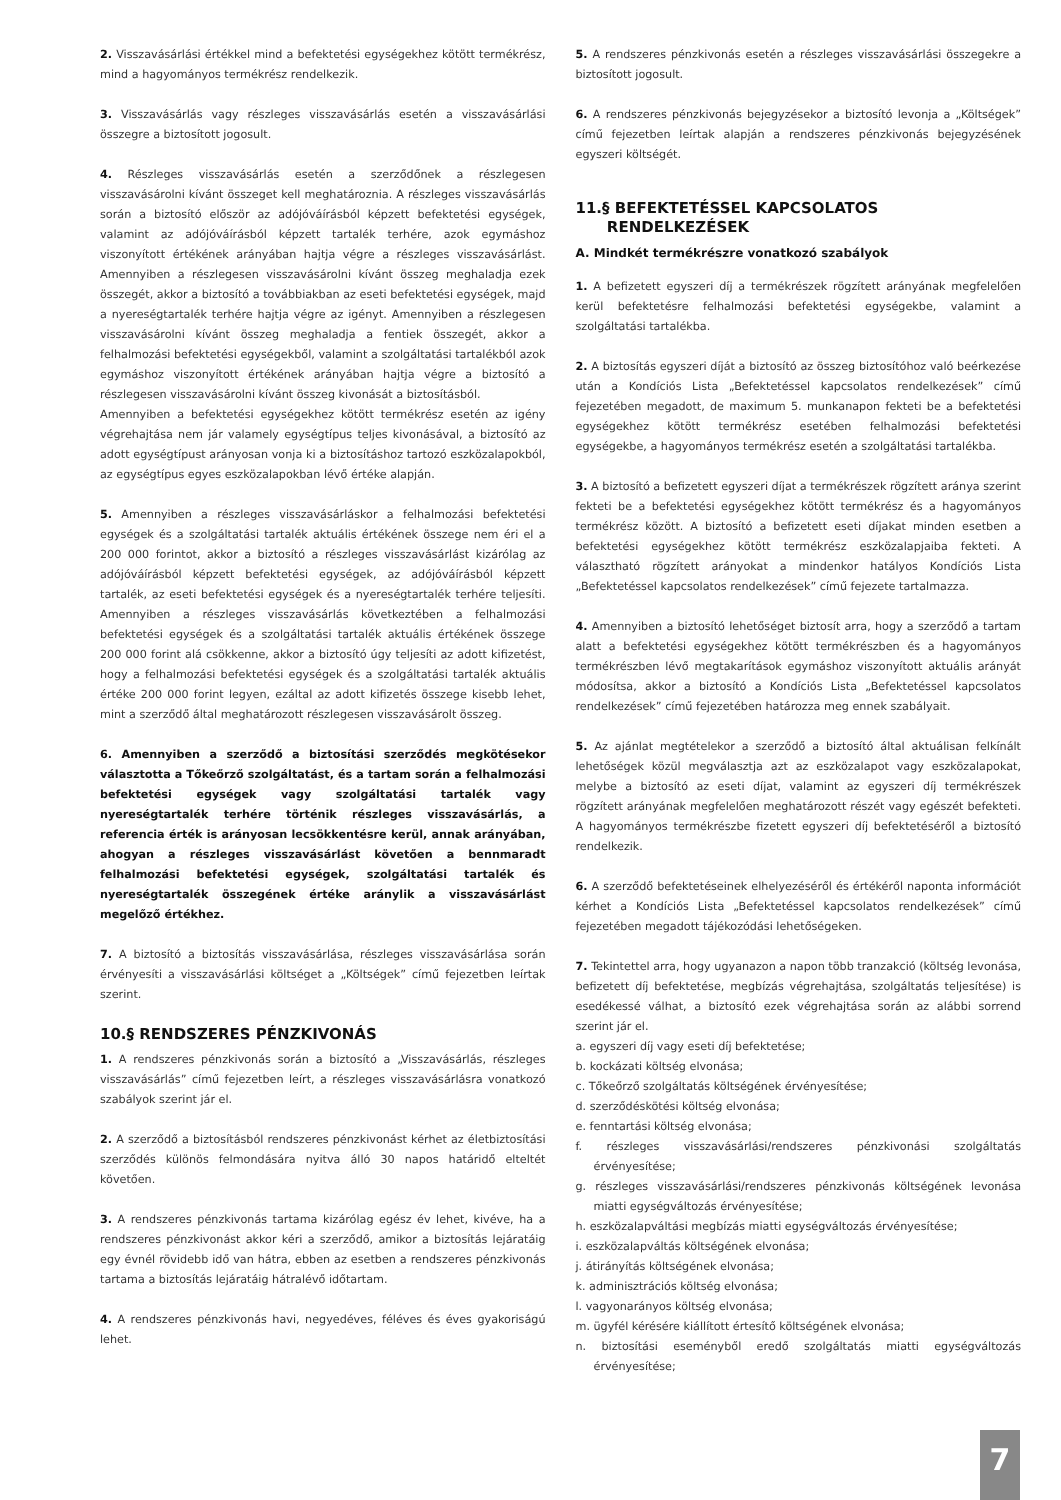2. Visszavásárlási értékkel mind a befektetési egységekhez kötött termékrész, mind a hagyományos termékrész rendelkezik.
3. Visszavásárlás vagy részleges visszavásárlás esetén a visszavásárlási összegre a biztosított jogosult.
4. Részleges visszavásárlás esetén a szerződőnek a részlegesen visszavásárolni kívánt összeget kell meghatároznia. A részleges visszavásárlás során a biztosító először az adójóváírásból képzett befektetési egységek, valamint az adójóváírásból képzett tartalék terhére, azok egymáshoz viszonyított értékének arányában hajtja végre a részleges visszavásárlást. Amennyiben a részlegesen visszavásárolni kívánt összeg meghaladja ezek összegét, akkor a biztosító a továbbiakban az eseti befektetési egységek, majd a nyereségtartalék terhére hajtja végre az igényt. Amennyiben a részlegesen visszavásárolni kívánt összeg meghaladja a fentiek összegét, akkor a felhalmozási befektetési egységekből, valamint a szolgáltatási tartalékból azok egymáshoz viszonyított értékének arányában hajtja végre a biztosító a részlegesen visszavásárolni kívánt összeg kivonását a biztosításból.
Amennyiben a befektetési egységekhez kötött termékrész esetén az igény végrehajtása nem jár valamely egységtípus teljes kivonásával, a biztosító az adott egységtípust arányosan vonja ki a biztosításhoz tartozó eszközalapokból, az egységtípus egyes eszközalapokban lévő értéke alapján.
5. Amennyiben a részleges visszavásárláskor a felhalmozási befektetési egységek és a szolgáltatási tartalék aktuális értékének összege nem éri el a 200 000 forintot, akkor a biztosító a részleges visszavásárlást kizárólag az adójóváírásból képzett befektetési egységek, az adójóváírásból képzett tartalék, az eseti befektetési egységek és a nyereségtartalék terhére teljesíti. Amennyiben a részleges visszavásárlás következtében a felhalmozási befektetési egységek és a szolgáltatási tartalék aktuális értékének összege 200 000 forint alá csökkenne, akkor a biztosító úgy teljesíti az adott kifizetést, hogy a felhalmozási befektetési egységek és a szolgáltatási tartalék aktuális értéke 200 000 forint legyen, ezáltal az adott kifizetés összege kisebb lehet, mint a szerződő által meghatározott részlegesen visszavásárolt összeg.
6. Amennyiben a szerződő a biztosítási szerződés megkötésekor választotta a Tőkeőrző szolgáltatást, és a tartam során a felhalmozási befektetési egységek vagy szolgáltatási tartalék vagy nyereségtartalék terhére történik részleges visszavásárlás, a referencia érték is arányosan lecsökkentésre kerül, annak arányában, ahogyan a részleges visszavásárlást követően a bennmaradt felhalmozási befektetési egységek, szolgáltatási tartalék és nyereségtartalék összegének értéke aránylik a visszavásárlást megelőző értékhez.
7. A biztosító a biztosítás visszavásárlása, részleges visszavásárlása során érvényesíti a visszavásárlási költséget a „Költségek” című fejezetben leírtak szerint.
10.§ RENDSZERES PÉNZKIVONÁS
1. A rendszeres pénzkivonás során a biztosító a „Visszavásárlás, részleges visszavásárlás” című fejezetben leírt, a részleges visszavásárlásra vonatkozó szabályok szerint jár el.
2. A szerződő a biztosításból rendszeres pénzkivonást kérhet az életbiztosítási szerződés különös felmondására nyitva álló 30 napos határidő elteltét követően.
3. A rendszeres pénzkivonás tartama kizárólag egész év lehet, kivéve, ha a rendszeres pénzkivonást akkor kéri a szerződő, amikor a biztosítás lejáratáig egy évnél rövidebb idő van hátra, ebben az esetben a rendszeres pénzkivonás tartama a biztosítás lejáratáig hátralévő időtartam.
4. A rendszeres pénzkivonás havi, negyedéves, féléves és éves gyakoriságú lehet.
5. A rendszeres pénzkivonás esetén a részleges visszavásárlási összegekre a biztosított jogosult.
6. A rendszeres pénzkivonás bejegyzésekor a biztosító levonja a „Költségek” című fejezetben leírtak alapján a rendszeres pénzkivonás bejegyzésének egyszeri költségét.
11.§ BEFEKTETÉSSEL KAPCSOLATOS
RENDELKEZÉSEK
A. Mindkét termékrészre vonatkozó szabályok
1. A befizetett egyszeri díj a termékrészek rögzített arányának megfelelően kerül befektetésre felhalmozási befektetési egységekbe, valamint a szolgáltatási tartalékba.
2. A biztosítás egyszeri díját a biztosító az összeg biztosítóhoz való beérkezése után a Kondíciós Lista „Befektetéssel kapcsolatos rendelkezések” című fejezetében megadott, de maximum 5. munkanapon fekteti be a befektetési egységekhez kötött termékrész esetében felhalmozási befektetési egységekbe, a hagyományos termékrész esetén a szolgáltatási tartalékba.
3. A biztosító a befizetett egyszeri díjat a termékrészek rögzített aránya szerint fekteti be a befektetési egységekhez kötött termékrész és a hagyományos termékrész között. A biztosító a befizetett eseti díjakat minden esetben a befektetési egységekhez kötött termékrész eszközalapjaiba fekteti. A választható rögzített arányokat a mindenkor hatályos Kondíciós Lista „Befektetéssel kapcsolatos rendelkezések” című fejezete tartalmazza.
4. Amennyiben a biztosító lehetőséget biztosít arra, hogy a szerződő a tartam alatt a befektetési egységekhez kötött termékrészben és a hagyományos termékrészben lévő megtakarítások egymáshoz viszonyított aktuális arányát módosítsa, akkor a biztosító a Kondíciós Lista „Befektetéssel kapcsolatos rendelkezések” című fejezetében határozza meg ennek szabályait.
5. Az ajánlat megtételekor a szerződő a biztosító által aktuálisan felkínált lehetőségek közül megválasztja azt az eszközalapot vagy eszközalapokat, melybe a biztosító az eseti díjat, valamint az egyszeri díj termékrészek rögzített arányának megfelelően meghatározott részét vagy egészét befekteti. A hagyományos termékrészbe fizetett egyszeri díj befektetéséről a biztosító rendelkezik.
6. A szerződő befektetéseinek elhelyezéséről és értékéről naponta információt kérhet a Kondíciós Lista „Befektetéssel kapcsolatos rendelkezések” című fejezetében megadott tájékozódási lehetőségeken.
7. Tekintettel arra, hogy ugyanazon a napon több tranzakció (költség levonása, befizetett díj befektetése, megbízás végrehajtása, szolgáltatás teljesítése) is esedékessé válhat, a biztosító ezek végrehajtása során az alábbi sorrend szerint jár el.
a. egyszeri díj vagy eseti díj befektetése;
b. kockázati költség elvonása;
c. Tőkeőrző szolgáltatás költségének érvényesítése;
d. szerződéskötési költség elvonása;
e. fenntartási költség elvonása;
f. részleges visszavásárlási/rendszeres pénzkivonási szolgáltatás érvényesítése;
g. részleges visszavásárlási/rendszeres pénzkivonás költségének levonása miatti egységváltozás érvényesítése;
h. eszközalapváltási megbízás miatti egységváltozás érvényesítése;
i. eszközalapváltás költségének elvonása;
j. átirányítás költségének elvonása;
k. adminisztrációs költség elvonása;
l. vagyonarányos költség elvonása;
m. ügyfél kérésére kiállított értesítő költségének elvonása;
n. biztosítási eseményből eredő szolgáltatás miatti egységváltozás érvényesítése;
7